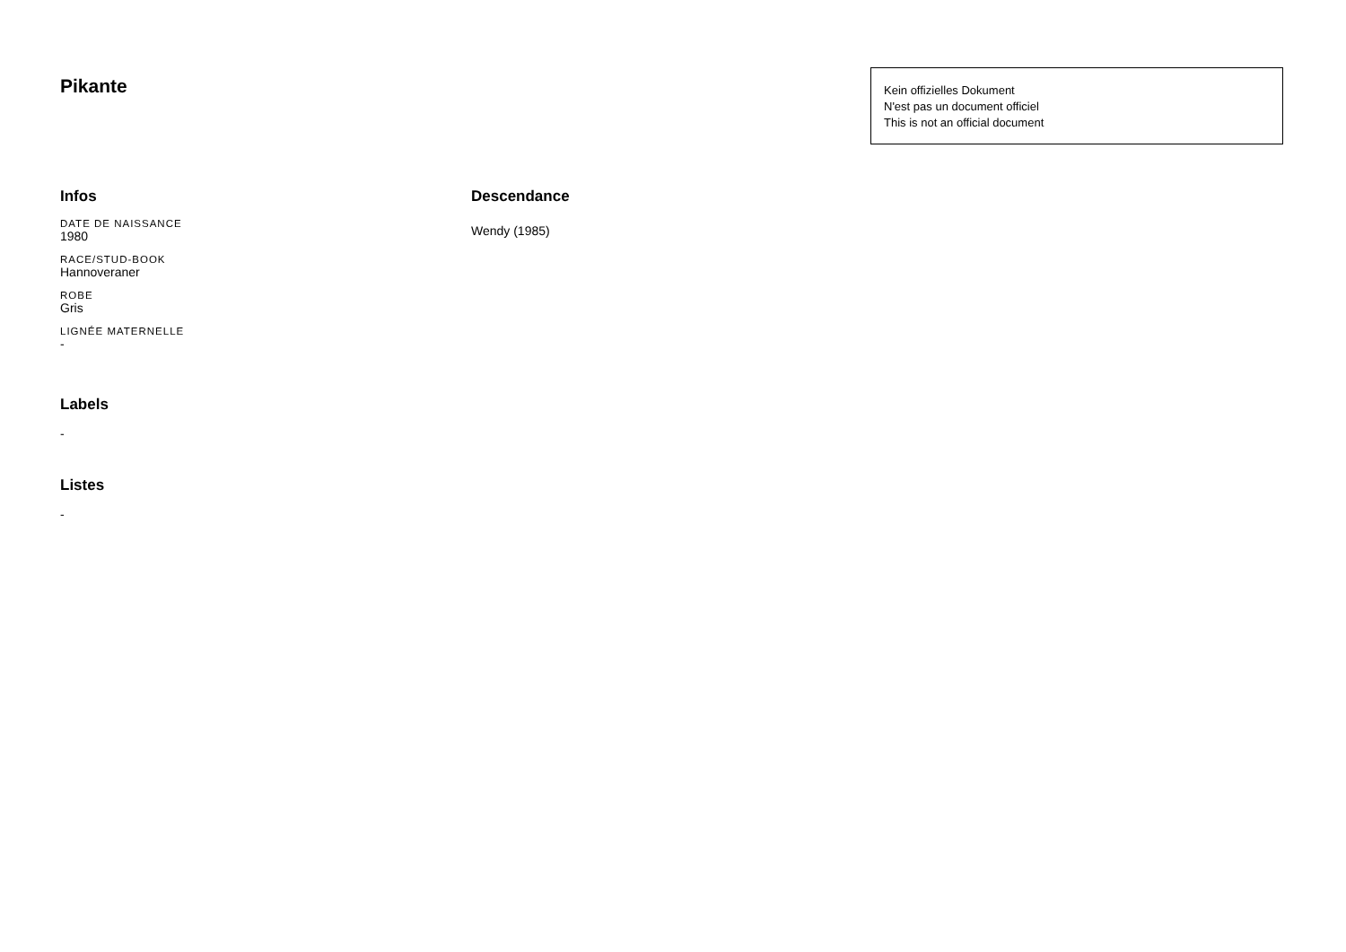Pikante
Kein offizielles Dokument
N'est pas un document officiel
This is not an official document
Infos
DATE DE NAISSANCE
1980
RACE/STUD-BOOK
Hannoveraner
ROBE
Gris
LIGNÉE MATERNELLE
-
Labels
-
Listes
-
Descendance
Wendy (1985)